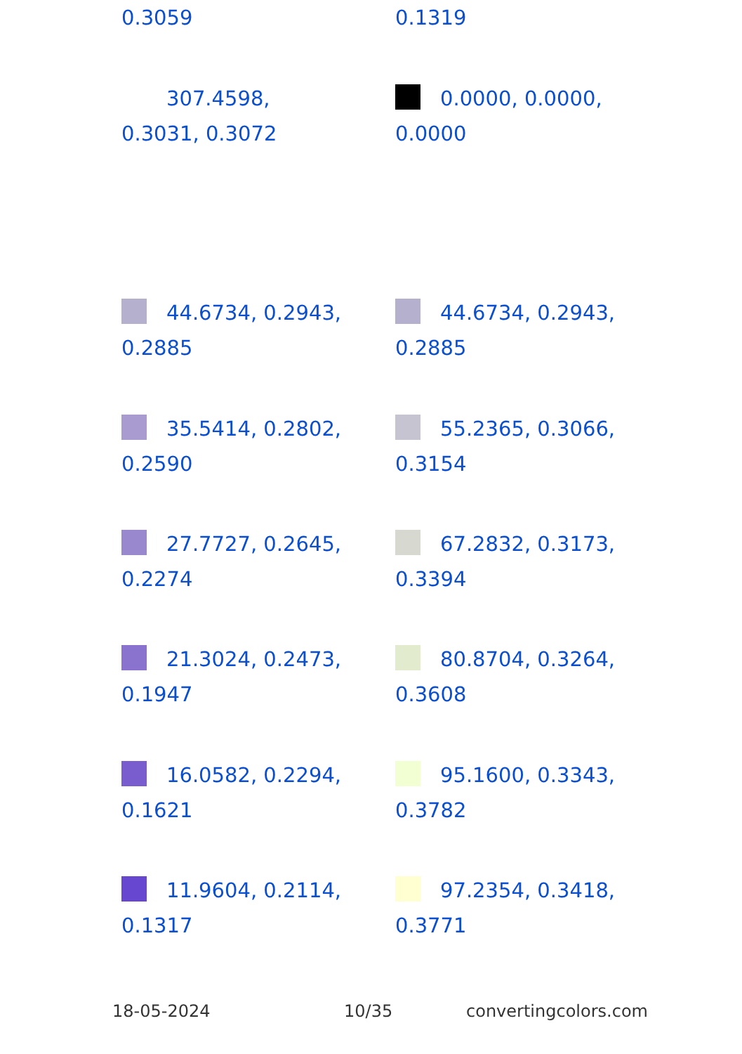0.3059 0.1319
307.4598, 0.3031, 0.3072
0.0000, 0.0000, 0.0000
44.6734, 0.2943, 0.2885
44.6734, 0.2943, 0.2885
35.5414, 0.2802, 0.2590
55.2365, 0.3066, 0.3154
27.7727, 0.2645, 0.2274
67.2832, 0.3173, 0.3394
21.3024, 0.2473, 0.1947
80.8704, 0.3264, 0.3608
16.0582, 0.2294, 0.1621
95.1600, 0.3343, 0.3782
11.9604, 0.2114, 0.1317
97.2354, 0.3418, 0.3771
18-05-2024 10/35 convertingcolors.com